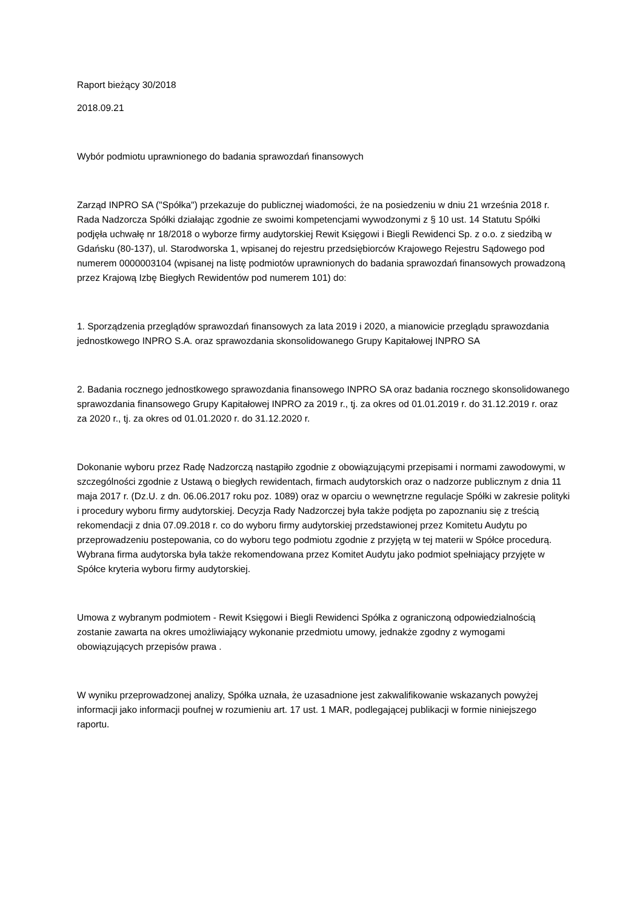Raport bieżący 30/2018
2018.09.21
Wybór podmiotu uprawnionego do badania sprawozdań finansowych
Zarząd INPRO SA ("Spółka") przekazuje do publicznej wiadomości, że na posiedzeniu w dniu 21 września 2018 r. Rada Nadzorcza Spółki działając zgodnie ze swoimi kompetencjami wywodzonymi z § 10 ust. 14 Statutu Spółki podjęła uchwałę nr 18/2018 o wyborze firmy audytorskiej Rewit Księgowi i Biegli Rewidenci Sp. z o.o. z siedzibą w Gdańsku (80-137), ul. Starodworska 1, wpisanej do rejestru przedsiębiorców Krajowego Rejestru Sądowego pod numerem 0000003104 (wpisanej na listę podmiotów uprawnionych do badania sprawozdań finansowych prowadzoną przez Krajową Izbę Biegłych Rewidentów pod numerem 101) do:
1. Sporządzenia przeglądów sprawozdań finansowych za lata 2019 i 2020, a mianowicie przeglądu sprawozdania jednostkowego INPRO S.A. oraz sprawozdania skonsolidowanego Grupy Kapitałowej INPRO SA
2. Badania rocznego jednostkowego sprawozdania finansowego INPRO SA oraz badania rocznego skonsolidowanego sprawozdania finansowego Grupy Kapitałowej INPRO za 2019 r., tj. za okres od 01.01.2019 r. do 31.12.2019 r. oraz za 2020 r., tj. za okres od 01.01.2020 r. do 31.12.2020 r.
Dokonanie wyboru przez Radę Nadzorczą nastąpiło zgodnie z obowiązującymi przepisami i normami zawodowymi, w szczególności zgodnie z Ustawą o biegłych rewidentach, firmach audytorskich oraz o nadzorze publicznym z dnia 11 maja 2017 r. (Dz.U. z dn. 06.06.2017 roku poz. 1089) oraz w oparciu o wewnętrzne regulacje Spółki w zakresie polityki i procedury wyboru firmy audytorskiej. Decyzja Rady Nadzorczej była także podjęta po zapoznaniu się z treścią rekomendacji z dnia 07.09.2018 r. co do wyboru firmy audytorskiej przedstawionej przez Komitetu Audytu po przeprowadzeniu postepowania, co do wyboru tego podmiotu zgodnie z przyjętą w tej materii w Spółce procedurą. Wybrana firma audytorska była także rekomendowana przez Komitet Audytu jako podmiot spełniający przyjęte w Spółce kryteria wyboru firmy audytorskiej.
Umowa z wybranym podmiotem - Rewit Księgowi i Biegli Rewidenci Spółka z ograniczoną odpowiedzialnością zostanie zawarta na okres umożliwiający wykonanie przedmiotu umowy, jednakże zgodny z wymogami obowiązujących przepisów prawa .
W wyniku przeprowadzonej analizy, Spółka uznała, że uzasadnione jest zakwalifikowanie wskazanych powyżej informacji jako informacji poufnej w rozumieniu art. 17 ust. 1 MAR, podlegającej publikacji w formie niniejszego raportu.